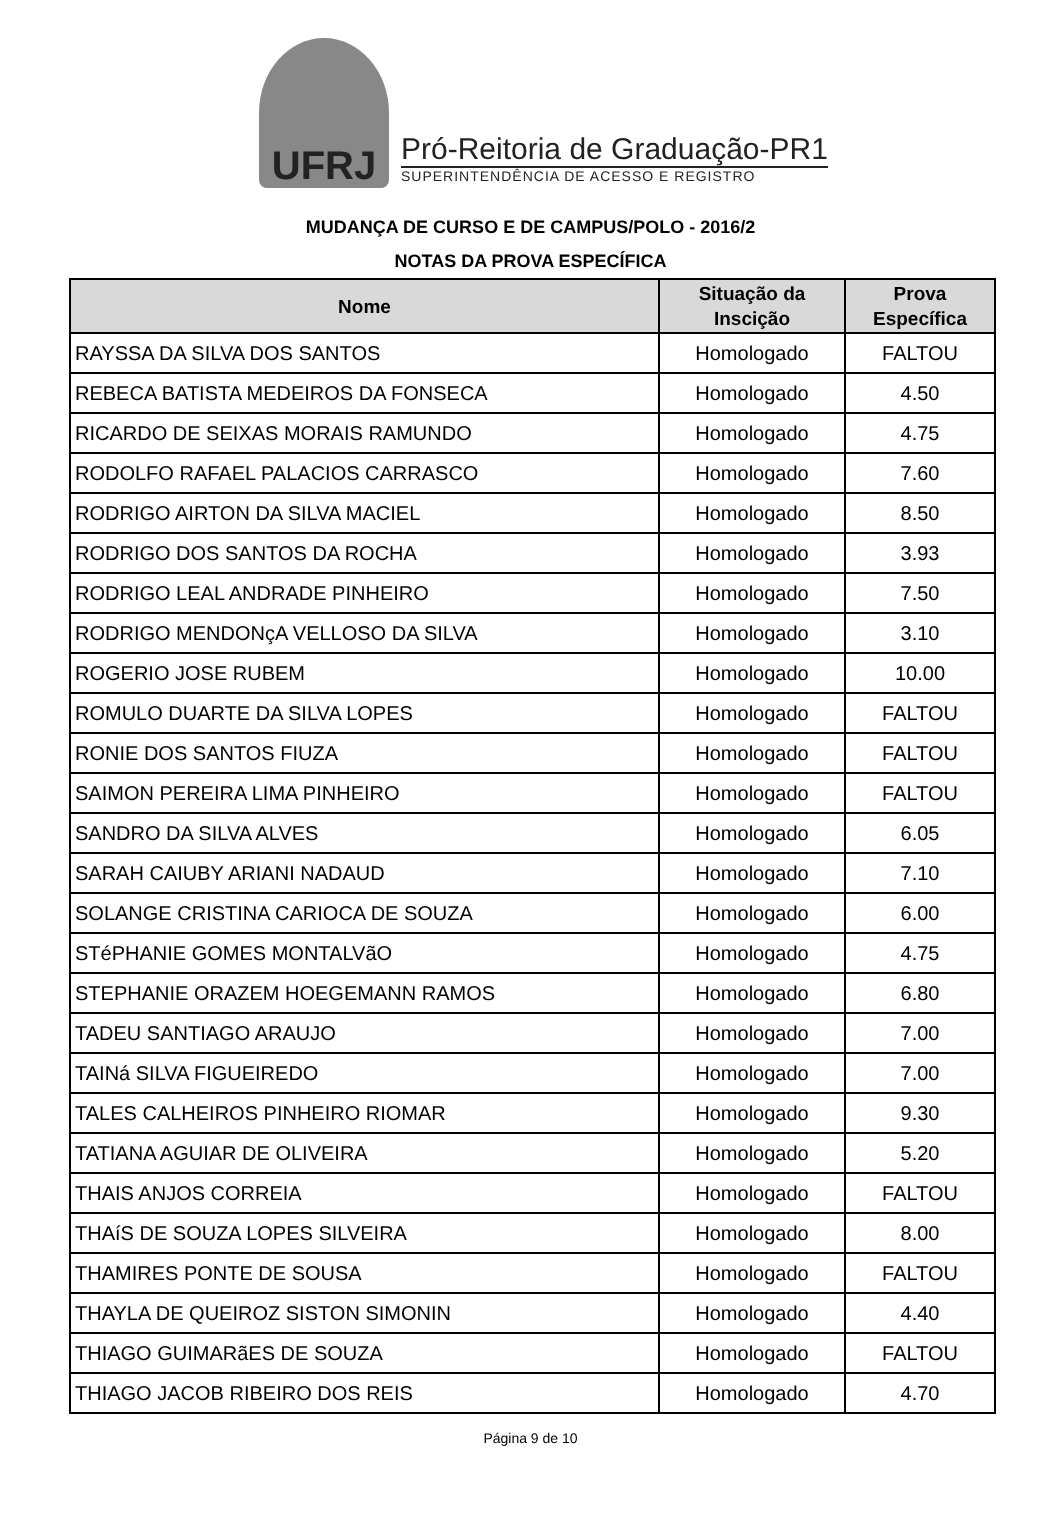UFRJ
Pró-Reitoria de Graduação-PR1
SUPERINTENDÊNCIA DE ACESSO E REGISTRO
MUDANÇA DE CURSO E DE CAMPUS/POLO - 2016/2
NOTAS DA PROVA ESPECÍFICA
| Nome | Situação da Inscição | Prova Específica |
| --- | --- | --- |
| RAYSSA DA SILVA DOS SANTOS | Homologado | FALTOU |
| REBECA BATISTA MEDEIROS DA FONSECA | Homologado | 4.50 |
| RICARDO DE SEIXAS MORAIS RAMUNDO | Homologado | 4.75 |
| RODOLFO RAFAEL PALACIOS CARRASCO | Homologado | 7.60 |
| RODRIGO AIRTON DA SILVA MACIEL | Homologado | 8.50 |
| RODRIGO DOS SANTOS DA ROCHA | Homologado | 3.93 |
| RODRIGO LEAL ANDRADE PINHEIRO | Homologado | 7.50 |
| RODRIGO MENDONçA VELLOSO DA SILVA | Homologado | 3.10 |
| ROGERIO JOSE RUBEM | Homologado | 10.00 |
| ROMULO DUARTE DA SILVA LOPES | Homologado | FALTOU |
| RONIE DOS SANTOS FIUZA | Homologado | FALTOU |
| SAIMON PEREIRA LIMA PINHEIRO | Homologado | FALTOU |
| SANDRO DA SILVA ALVES | Homologado | 6.05 |
| SARAH CAIUBY ARIANI NADAUD | Homologado | 7.10 |
| SOLANGE CRISTINA CARIOCA DE SOUZA | Homologado | 6.00 |
| STéPHANIE GOMES MONTALVãO | Homologado | 4.75 |
| STEPHANIE ORAZEM HOEGEMANN RAMOS | Homologado | 6.80 |
| TADEU SANTIAGO ARAUJO | Homologado | 7.00 |
| TAINá SILVA FIGUEIREDO | Homologado | 7.00 |
| TALES CALHEIROS PINHEIRO RIOMAR | Homologado | 9.30 |
| TATIANA AGUIAR DE OLIVEIRA | Homologado | 5.20 |
| THAIS ANJOS CORREIA | Homologado | FALTOU |
| THAíS DE SOUZA LOPES SILVEIRA | Homologado | 8.00 |
| THAMIRES PONTE DE SOUSA | Homologado | FALTOU |
| THAYLA DE QUEIROZ SISTON SIMONIN | Homologado | 4.40 |
| THIAGO GUIMARãES DE SOUZA | Homologado | FALTOU |
| THIAGO JACOB RIBEIRO DOS REIS | Homologado | 4.70 |
Página 9 de 10